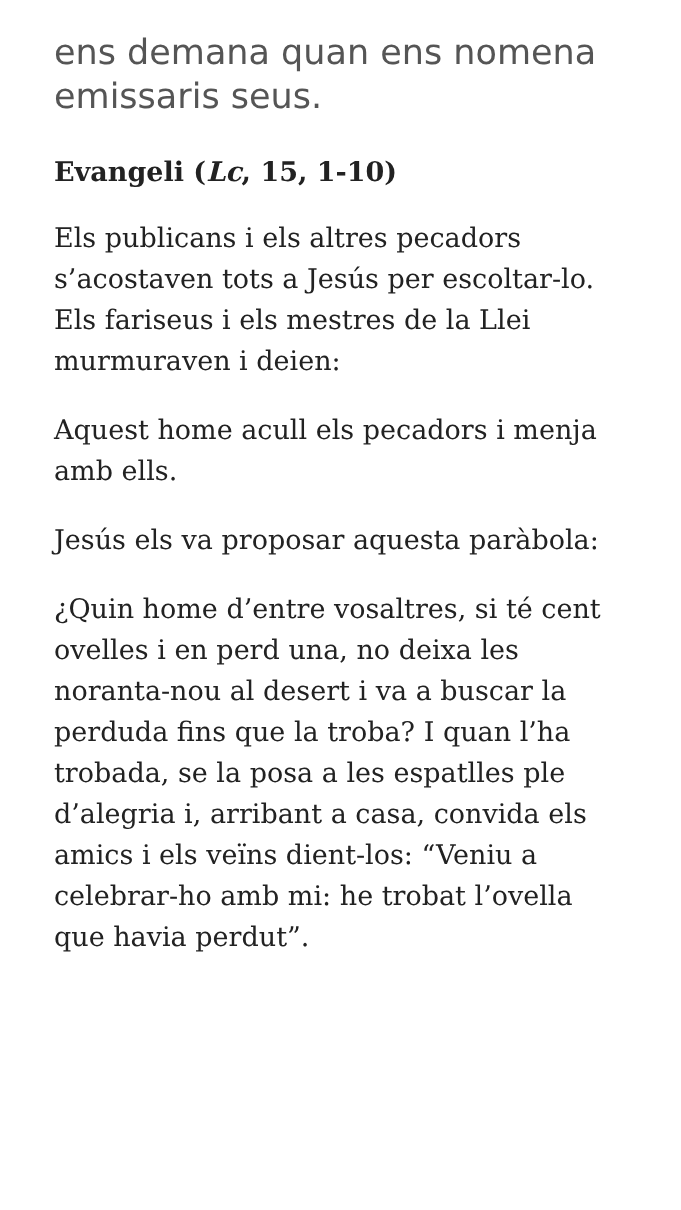ens demana quan ens nomena emissaris seus.
Evangeli (Lc, 15, 1-10)
Els publicans i els altres pecadors s’acostaven tots a Jesús per escoltar-lo. Els fariseus i els mestres de la Llei murmuraven i deien:
Aquest home acull els pecadors i menja amb ells.
Jesús els va proposar aquesta paràbola:
¿Quin home d’entre vosaltres, si té cent ovelles i en perd una, no deixa les noranta-nou al desert i va a buscar la perduda fins que la troba? I quan l’ha trobada, se la posa a les espatlles ple d’alegria i, arribant a casa, convida els amics i els veïns dient-los: “Veniu a celebrar-ho amb mi: he trobat l’ovella que havia perdut”.